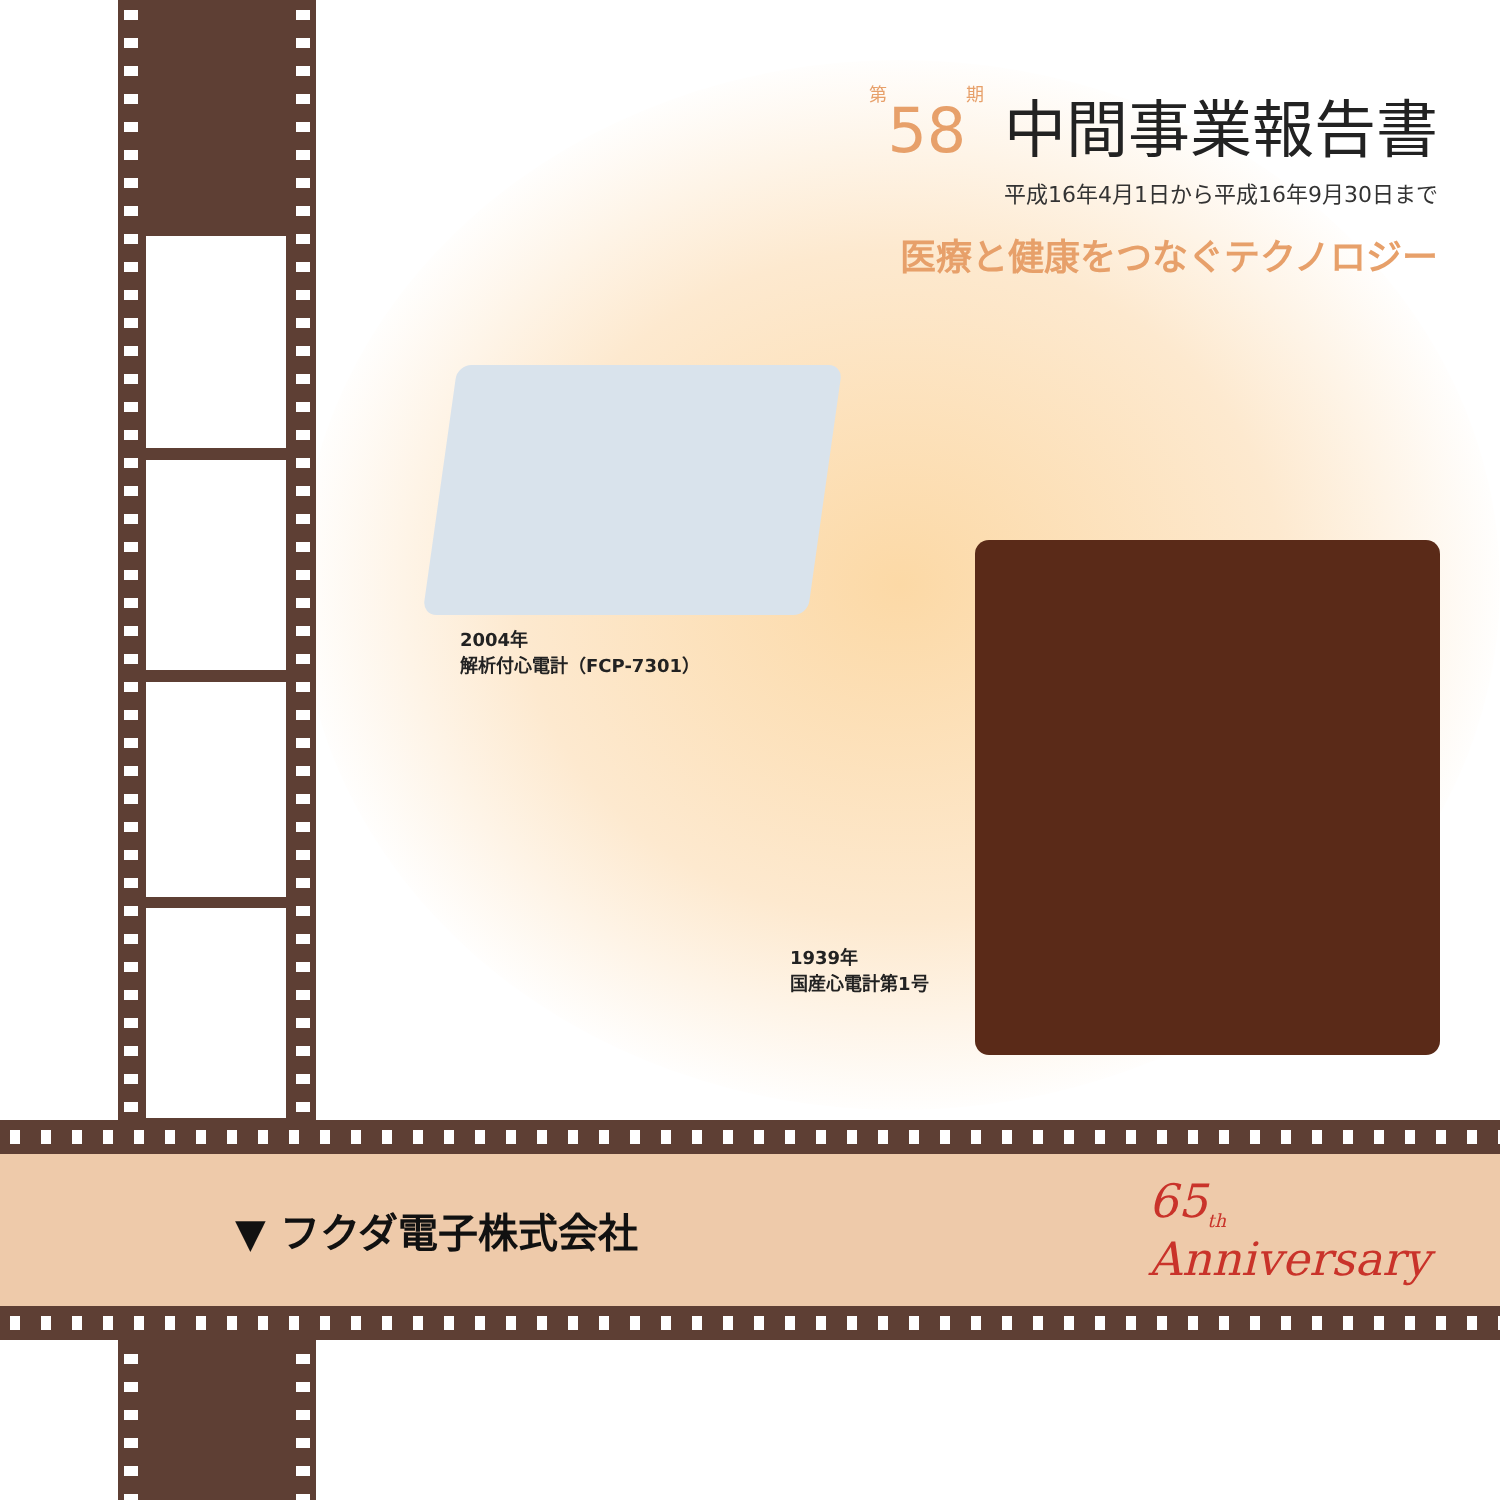第 58 期 中間事業報告書
平成16年4月1日から平成16年9月30日まで
医療と健康をつなぐテクノロジー
2004年
解析付心電計（FCP-7301）
1939年
国産心電計第1号
▼ フクダ電子株式会社
65<sub>th</sub>
Anniversary